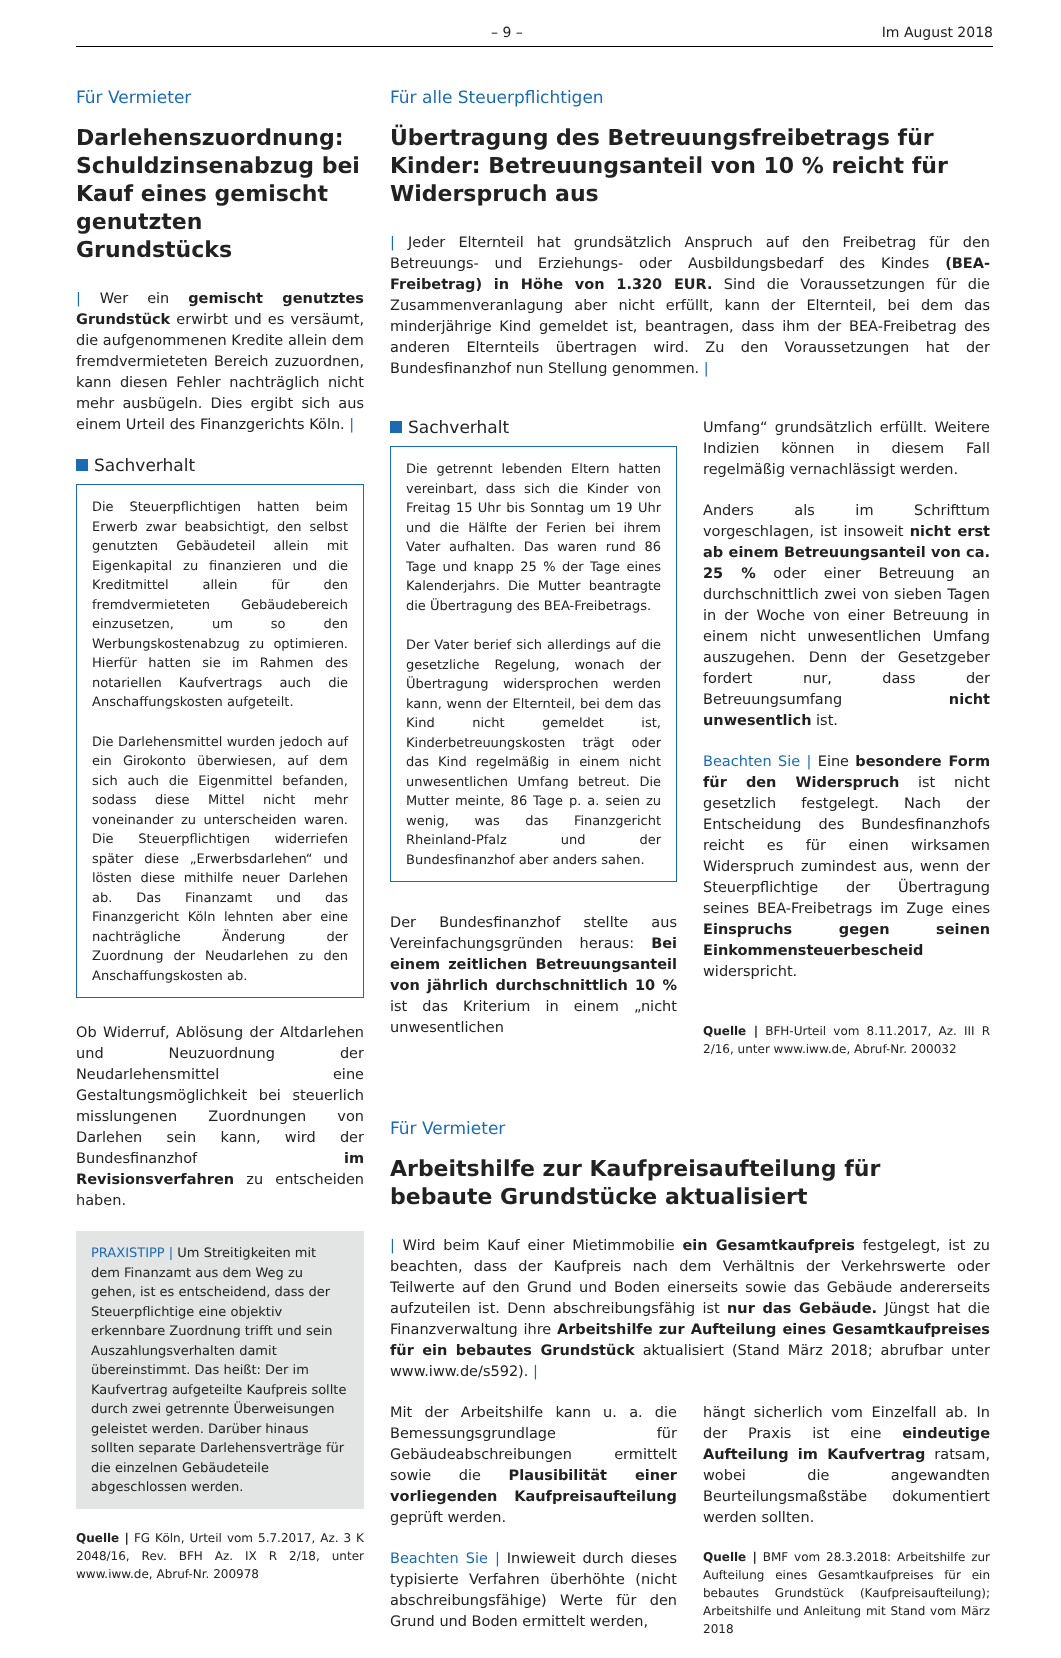– 9 – Im August 2018
Für Vermieter
Darlehenszuordnung: Schuldzinsenabzug bei Kauf eines gemischt genutzten Grundstücks
| Wer ein gemischt genutztes Grundstück erwirbt und es versäumt, die aufgenommenen Kredite allein dem fremdvermieteten Bereich zuzuordnen, kann diesen Fehler nachträglich nicht mehr ausbügeln. Dies ergibt sich aus einem Urteil des Finanzgerichts Köln. |
Sachverhalt
Die Steuerpflichtigen hatten beim Erwerb zwar beabsichtigt, den selbst genutzten Gebäudeteil allein mit Eigenkapital zu finanzieren und die Kreditmittel allein für den fremdvermieteten Gebäudebereich einzusetzen, um so den Werbungskostenabzug zu optimieren. Hierfür hatten sie im Rahmen des notariellen Kaufvertrags auch die Anschaffungskosten aufgeteilt.
Die Darlehensmittel wurden jedoch auf ein Girokonto überwiesen, auf dem sich auch die Eigenmittel befanden, sodass diese Mittel nicht mehr voneinander zu unterscheiden waren. Die Steuerpflichtigen widerriefen später diese „Erwerbsdarlehen“ und lösten diese mithilfe neuer Darlehen ab. Das Finanzamt und das Finanzgericht Köln lehnten aber eine nachträgliche Änderung der Zuordnung der Neudarlehen zu den Anschaffungskosten ab.
Ob Widerruf, Ablösung der Altdarlehen und Neuzuordnung der Neudarlehensmittel eine Gestaltungsmöglichkeit bei steuerlich misslungenen Zuordnungen von Darlehen sein kann, wird der Bundesfinanzhof im Revisionsverfahren zu entscheiden haben.
PRAXISTIPP | Um Streitigkeiten mit dem Finanzamt aus dem Weg zu gehen, ist es entscheidend, dass der Steuerpflichtige eine objektiv erkennbare Zuordnung trifft und sein Auszahlungsverhalten damit übereinstimmt. Das heißt: Der im Kaufvertrag aufgeteilte Kaufpreis sollte durch zwei getrennte Überweisungen geleistet werden. Darüber hinaus sollten separate Darlehensverträge für die einzelnen Gebäudeteile abgeschlossen werden.
Quelle | FG Köln, Urteil vom 5.7.2017, Az. 3 K 2048/16, Rev. BFH Az. IX R 2/18, unter www.iww.de, Abruf-Nr. 200978
Für alle Steuerpflichtigen
Übertragung des Betreuungsfreibetrags für Kinder: Betreuungsanteil von 10 % reicht für Widerspruch aus
| Jeder Elternteil hat grundsätzlich Anspruch auf den Freibetrag für den Betreuungs- und Erziehungs- oder Ausbildungsbedarf des Kindes (BEA-Freibetrag) in Höhe von 1.320 EUR. Sind die Voraussetzungen für die Zusammenveranlagung aber nicht erfüllt, kann der Elternteil, bei dem das minderjährige Kind gemeldet ist, beantragen, dass ihm der BEA-Freibetrag des anderen Elternteils übertragen wird. Zu den Voraussetzungen hat der Bundesfinanzhof nun Stellung genommen. |
Sachverhalt
Die getrennt lebenden Eltern hatten vereinbart, dass sich die Kinder von Freitag 15 Uhr bis Sonntag um 19 Uhr und die Hälfte der Ferien bei ihrem Vater aufhalten. Das waren rund 86 Tage und knapp 25 % der Tage eines Kalenderjahrs. Die Mutter beantragte die Übertragung des BEA-Freibetrags.
Der Vater berief sich allerdings auf die gesetzliche Regelung, wonach der Übertragung widersprochen werden kann, wenn der Elternteil, bei dem das Kind nicht gemeldet ist, Kinderbetreuungskosten trägt oder das Kind regelmäßig in einem nicht unwesentlichen Umfang betreut. Die Mutter meinte, 86 Tage p. a. seien zu wenig, was das Finanzgericht Rheinland-Pfalz und der Bundesfinanzhof aber anders sahen.
Der Bundesfinanzhof stellte aus Vereinfachungsgründen heraus: Bei einem zeitlichen Betreuungsanteil von jährlich durchschnittlich 10 % ist das Kriterium in einem „nicht unwesentlichen
Umfang“ grundsätzlich erfüllt. Weitere Indizien können in diesem Fall regelmäßig vernachlässigt werden.
Anders als im Schrifttum vorgeschlagen, ist insoweit nicht erst ab einem Betreuungsanteil von ca. 25 % oder einer Betreuung an durchschnittlich zwei von sieben Tagen in der Woche von einer Betreuung in einem nicht unwesentlichen Umfang auszugehen. Denn der Gesetzgeber fordert nur, dass der Betreuungsumfang nicht unwesentlich ist.
Beachten Sie | Eine besondere Form für den Widerspruch ist nicht gesetzlich festgelegt. Nach der Entscheidung des Bundesfinanzhofs reicht es für einen wirksamen Widerspruch zumindest aus, wenn der Steuerpflichtige der Übertragung seines BEA-Freibetrags im Zuge eines Einspruchs gegen seinen Einkommensteuerbescheid widerspricht.
Quelle | BFH-Urteil vom 8.11.2017, Az. III R 2/16, unter www.iww.de, Abruf-Nr. 200032
Für Vermieter
Arbeitshilfe zur Kaufpreisaufteilung für bebaute Grundstücke aktualisiert
| Wird beim Kauf einer Mietimmobilie ein Gesamtkaufpreis festgelegt, ist zu beachten, dass der Kaufpreis nach dem Verhältnis der Verkehrswerte oder Teilwerte auf den Grund und Boden einerseits sowie das Gebäude andererseits aufzuteilen ist. Denn abschreibungsfähig ist nur das Gebäude. Jüngst hat die Finanzverwaltung ihre Arbeitshilfe zur Aufteilung eines Gesamtkaufpreises für ein bebautes Grundstück aktualisiert (Stand März 2018; abrufbar unter www.iww.de/s592). |
Mit der Arbeitshilfe kann u. a. die Bemessungsgrundlage für Gebäudeabschreibungen ermittelt sowie die Plausibilität einer vorliegenden Kaufpreisaufteilung geprüft werden.
Beachten Sie | Inwieweit durch dieses typisierte Verfahren überhöhte (nicht abschreibungsfähige) Werte für den Grund und Boden ermittelt werden,
hängt sicherlich vom Einzelfall ab. In der Praxis ist eine eindeutige Aufteilung im Kaufvertrag ratsam, wobei die angewandten Beurteilungsmaßstäbe dokumentiert werden sollten.
Quelle | BMF vom 28.3.2018: Arbeitshilfe zur Aufteilung eines Gesamtkaufpreises für ein bebautes Grundstück (Kaufpreisaufteilung); Arbeitshilfe und Anleitung mit Stand vom März 2018